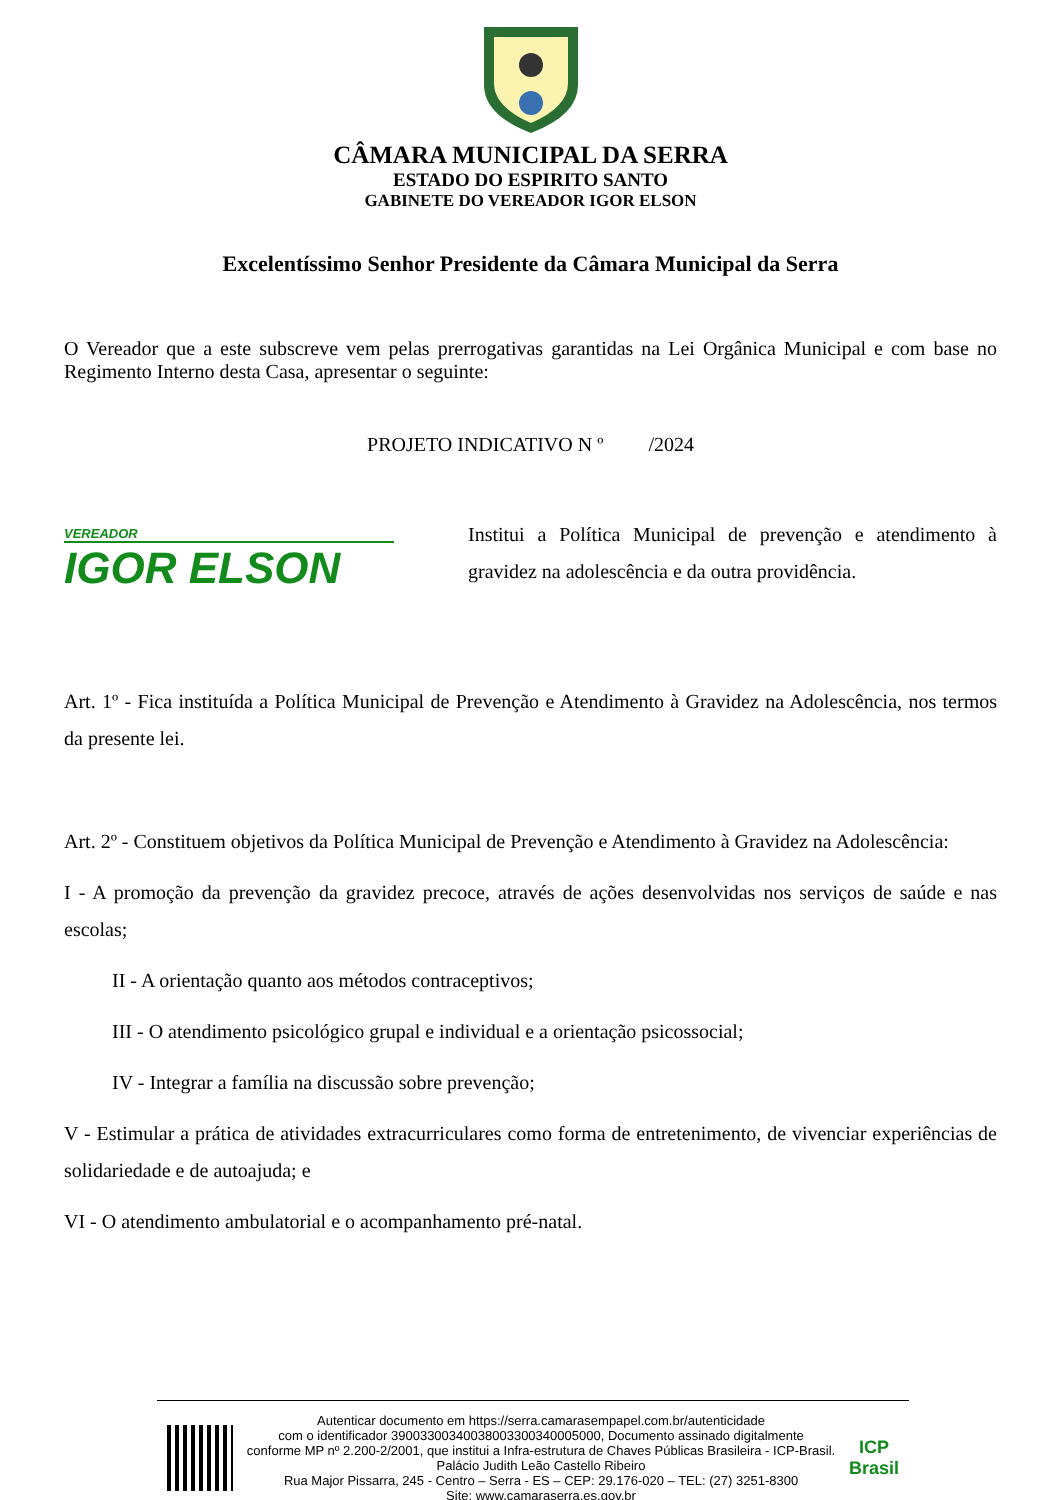CÂMARA MUNICIPAL DA SERRA
ESTADO DO ESPIRITO SANTO
GABINETE DO VEREADOR IGOR ELSON
Excelentíssimo Senhor Presidente da Câmara Municipal da Serra
O Vereador que a este subscreve vem pelas prerrogativas garantidas na Lei Orgânica Municipal e com base no Regimento Interno desta Casa, apresentar o seguinte:
PROJETO INDICATIVO N º /2024
VEREADOR
IGOR ELSON
Institui a Política Municipal de prevenção e atendimento à gravidez na adolescência e da outra providência.
Art. 1º - Fica instituída a Política Municipal de Prevenção e Atendimento à Gravidez na Adolescência, nos termos da presente lei.
Art. 2º - Constituem objetivos da Política Municipal de Prevenção e Atendimento à Gravidez na Adolescência:
I - A promoção da prevenção da gravidez precoce, através de ações desenvolvidas nos serviços de saúde e nas escolas;
II - A orientação quanto aos métodos contraceptivos;
III - O atendimento psicológico grupal e individual e a orientação psicossocial;
IV - Integrar a família na discussão sobre prevenção;
V - Estimular a prática de atividades extracurriculares como forma de entretenimento, de vivenciar experiências de solidariedade e de autoajuda; e
VI - O atendimento ambulatorial e o acompanhamento pré-natal.
Autenticar documento em https://serra.camarasempapel.com.br/autenticidade
com o identificador 39003300340038003300340005000, Documento assinado digitalmente
conforme MP nº 2.200-2/2001, que institui a Infra-estrutura de Chaves Públicas Brasileira - ICP-Brasil.
Palácio Judith Leão Castello Ribeiro
Rua Major Pissarra, 245 - Centro – Serra - ES – CEP: 29.176-020 – TEL: (27) 3251-8300
Site: www.camaraserra.es.gov.br
ICP Brasil